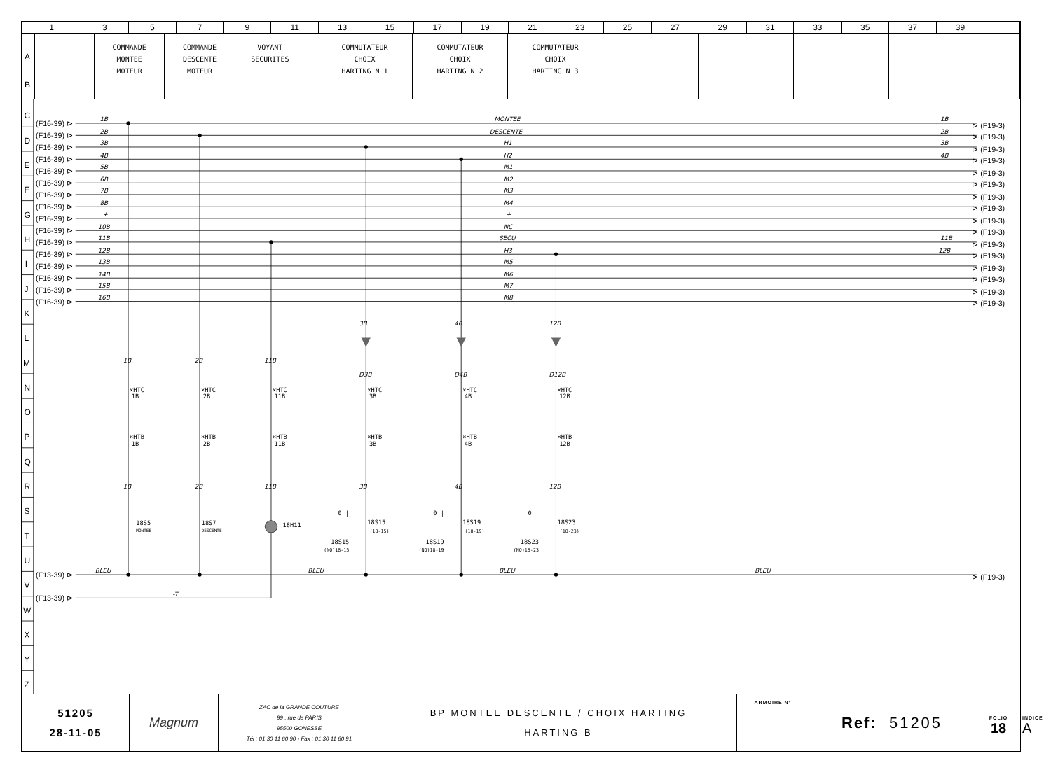| 1 | 3 | 5 | 7 | 9 | 11 | 13 | 15 | 17 | 19 | 21 | 23 | 25 | 27 | 29 | 31 | 33 | 35 | 37 | 39 | |
| A B | | COMMANDE MONTEE MOTEUR | COMMANDE DESCENTE MOTEUR | VOYANT SECURITES | | COMMUTATEUR CHOIX HARTING N 1 | COMMUTATEUR CHOIX HARTING N 2 | COMMUTATEUR CHOIX HARTING N 3 | | | | |
C
D
E
F
G
H
I
J
K
L
M
N
O
P
Q
R
S
T
U
V
W
X
Y
Z
(F16-39) ⊳
(F16-39) ⊳
(F16-39) ⊳
(F16-39) ⊳
(F16-39) ⊳
(F16-39) ⊳
(F16-39) ⊳
(F16-39) ⊳
(F16-39) ⊳
(F16-39) ⊳
(F16-39) ⊳
(F16-39) ⊳
(F16-39) ⊳
(F16-39) ⊳
(F16-39) ⊳
(F16-39) ⊳
⊳ (F19-3)
⊳ (F19-3)
⊳ (F19-3)
⊳ (F19-3)
⊳ (F19-3)
⊳ (F19-3)
⊳ (F19-3)
⊳ (F19-3)
⊳ (F19-3)
⊳ (F19-3)
⊳ (F19-3)
⊳ (F19-3)
⊳ (F19-3)
⊳ (F19-3)
⊳ (F19-3)
⊳ (F19-3)
(F13-39) ⊳
(F13-39) ⊳
⊳ (F19-3)
1B
2B
3B
4B
5B
6B
7B
8B
+
10B
11B
12B
13B
14B
15B
16B
MONTEE
DESCENTE
H1
H2
M1
M2
M3
M4
+
NC
SECU
H3
M5
M6
M7
M8
1B
2B
3B
4B
11B
12B
BLEU
BLEU
BLEU
BLEU
-T
1B
2B
11B
3B
4B
12B
D3B
D4B
D12B
1B
2B
11B
3B
4B
12B
×HTC
1B
×HTB
1B
×HTC
2B
×HTB
2B
×HTC
11B
×HTB
11B
×HTC
3B
×HTB
3B
×HTC
4B
×HTB
4B
×HTC
12B
×HTB
12B
18S5
MONTEE
18S7
DESCENTE
18H11
18S15
(18-15)
18S15
(NO)18-15
18S19
(18-19)
18S19
(NO)18-19
18S23
(18-23)
18S23
(NO)18-23
0 |
0 |
0 |
| 51205 28-11-05 | Magnum | ZAC de la GRANDE COUTURE 99 , rue de PARIS 95500 GONESSE Tél : 01 30 11 60 90 - Fax : 01 30 11 60 91 | BP MONTEE DESCENTE / CHOIX HARTING HARTING B | ARMOIRE N° | Ref: 51205 | FOLIO 18 | INDICE A |